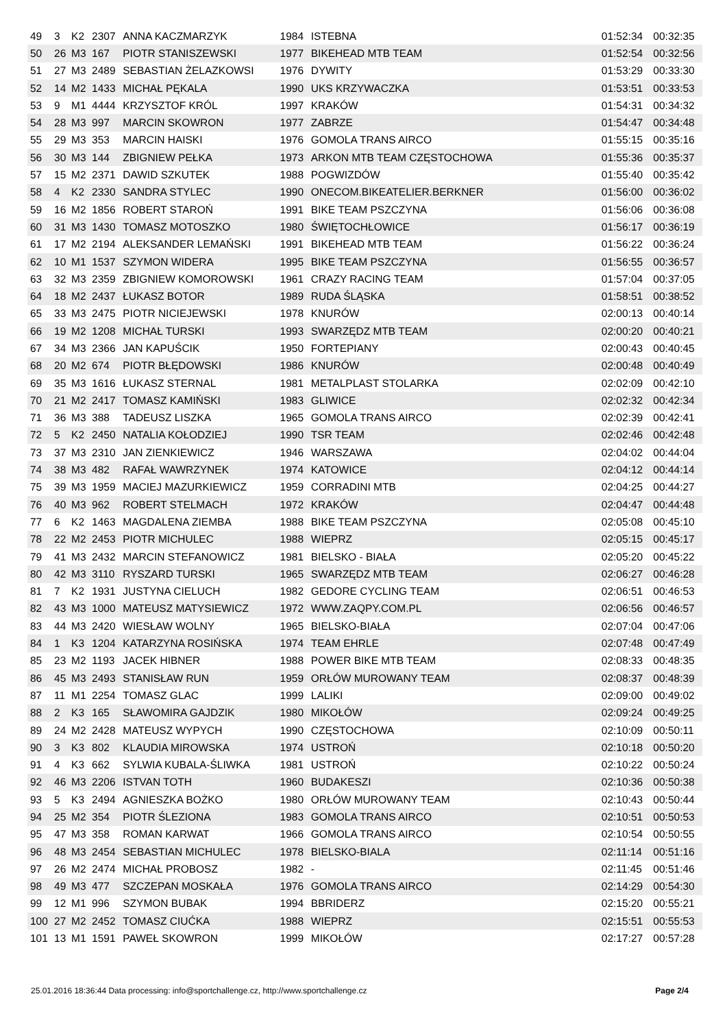| 49 | 3 | K2 | 2307 | ANNA KACZMARZYK | 1984 | ISTEBNA | 01:52:34 | 00:32:35 |
| 50 | 26 | M3 | 167 | PIOTR STANISZEWSKI | 1977 | BIKEHEAD MTB TEAM | 01:52:54 | 00:32:56 |
| 51 | 27 | M3 | 2489 | SEBASTIAN ŻELAZKOWSI | 1976 | DYWITY | 01:53:29 | 00:33:30 |
| 52 | 14 | M2 | 1433 | MICHAŁ PĘKALA | 1990 | UKS KRZYWACZKA | 01:53:51 | 00:33:53 |
| 53 | 9 | M1 | 4444 | KRZYSZTOF KRÓL | 1997 | KRAKÓW | 01:54:31 | 00:34:32 |
| 54 | 28 | M3 | 997 | MARCIN SKOWRON | 1977 | ZABRZE | 01:54:47 | 00:34:48 |
| 55 | 29 | M3 | 353 | MARCIN HAISKI | 1976 | GOMOLA TRANS AIRCO | 01:55:15 | 00:35:16 |
| 56 | 30 | M3 | 144 | ZBIGNIEW PEŁKA | 1973 | ARKON MTB TEAM CZĘSTOCHOWA | 01:55:36 | 00:35:37 |
| 57 | 15 | M2 | 2371 | DAWID SZKUTEK | 1988 | POGWIZDÓW | 01:55:40 | 00:35:42 |
| 58 | 4 | K2 | 2330 | SANDRA STYLEC | 1990 | ONECOM.BIKEATELIER.BERKNER | 01:56:00 | 00:36:02 |
| 59 | 16 | M2 | 1856 | ROBERT STAROŃ | 1991 | BIKE TEAM PSZCZYNA | 01:56:06 | 00:36:08 |
| 60 | 31 | M3 | 1430 | TOMASZ MOTOSZKO | 1980 | ŚWIĘTOCHŁOWICE | 01:56:17 | 00:36:19 |
| 61 | 17 | M2 | 2194 | ALEKSANDER LEMAŃSKI | 1991 | BIKEHEAD MTB TEAM | 01:56:22 | 00:36:24 |
| 62 | 10 | M1 | 1537 | SZYMON WIDERA | 1995 | BIKE TEAM PSZCZYNA | 01:56:55 | 00:36:57 |
| 63 | 32 | M3 | 2359 | ZBIGNIEW KOMOROWSKI | 1961 | CRAZY RACING TEAM | 01:57:04 | 00:37:05 |
| 64 | 18 | M2 | 2437 | ŁUKASZ BOTOR | 1989 | RUDA ŚLĄSKA | 01:58:51 | 00:38:52 |
| 65 | 33 | M3 | 2475 | PIOTR NICIEJEWSKI | 1978 | KNURÓW | 02:00:13 | 00:40:14 |
| 66 | 19 | M2 | 1208 | MICHAŁ TURSKI | 1993 | SWARZĘDZ MTB TEAM | 02:00:20 | 00:40:21 |
| 67 | 34 | M3 | 2366 | JAN KAPUŚCIK | 1950 | FORTEPIANY | 02:00:43 | 00:40:45 |
| 68 | 20 | M2 | 674 | PIOTR BŁĘDOWSKI | 1986 | KNURÓW | 02:00:48 | 00:40:49 |
| 69 | 35 | M3 | 1616 | ŁUKASZ STERNAL | 1981 | METALPLAST STOLARKA | 02:02:09 | 00:42:10 |
| 70 | 21 | M2 | 2417 | TOMASZ KAMIŃSKI | 1983 | GLIWICE | 02:02:32 | 00:42:34 |
| 71 | 36 | M3 | 388 | TADEUSZ LISZKA | 1965 | GOMOLA TRANS AIRCO | 02:02:39 | 00:42:41 |
| 72 | 5 | K2 | 2450 | NATALIA KOŁODZIEJ | 1990 | TSR TEAM | 02:02:46 | 00:42:48 |
| 73 | 37 | M3 | 2310 | JAN ZIENKIEWICZ | 1946 | WARSZAWA | 02:04:02 | 00:44:04 |
| 74 | 38 | M3 | 482 | RAFAŁ WAWRZYNEK | 1974 | KATOWICE | 02:04:12 | 00:44:14 |
| 75 | 39 | M3 | 1959 | MACIEJ MAZURKIEWICZ | 1959 | CORRADINI MTB | 02:04:25 | 00:44:27 |
| 76 | 40 | M3 | 962 | ROBERT STELMACH | 1972 | KRAKÓW | 02:04:47 | 00:44:48 |
| 77 | 6 | K2 | 1463 | MAGDALENA ZIEMBA | 1988 | BIKE TEAM PSZCZYNA | 02:05:08 | 00:45:10 |
| 78 | 22 | M2 | 2453 | PIOTR MICHULEC | 1988 | WIEPRZ | 02:05:15 | 00:45:17 |
| 79 | 41 | M3 | 2432 | MARCIN STEFANOWICZ | 1981 | BIELSKO - BIAŁA | 02:05:20 | 00:45:22 |
| 80 | 42 | M3 | 3110 | RYSZARD TURSKI | 1965 | SWARZĘDZ MTB TEAM | 02:06:27 | 00:46:28 |
| 81 | 7 | K2 | 1931 | JUSTYNA CIELUCH | 1982 | GEDORE CYCLING TEAM | 02:06:51 | 00:46:53 |
| 82 | 43 | M3 | 1000 | MATEUSZ MATYSIEWICZ | 1972 | WWW.ZAQPY.COM.PL | 02:06:56 | 00:46:57 |
| 83 | 44 | M3 | 2420 | WIESŁAW WOLNY | 1965 | BIELSKO-BIAŁA | 02:07:04 | 00:47:06 |
| 84 | 1 | K3 | 1204 | KATARZYNA ROSIŃSKA | 1974 | TEAM EHRLE | 02:07:48 | 00:47:49 |
| 85 | 23 | M2 | 1193 | JACEK HIBNER | 1988 | POWER BIKE MTB TEAM | 02:08:33 | 00:48:35 |
| 86 | 45 | M3 | 2493 | STANISŁAW RUN | 1959 | ORŁÓW MUROWANY TEAM | 02:08:37 | 00:48:39 |
| 87 | 11 | M1 | 2254 | TOMASZ GLAC | 1999 | LALIKI | 02:09:00 | 00:49:02 |
| 88 | 2 | K3 | 165 | SŁAWOMIRA GAJDZIK | 1980 | MIKOŁÓW | 02:09:24 | 00:49:25 |
| 89 | 24 | M2 | 2428 | MATEUSZ WYPYCH | 1990 | CZĘSTOCHOWA | 02:10:09 | 00:50:11 |
| 90 | 3 | K3 | 802 | KLAUDIA MIROWSKA | 1974 | USTROŃ | 02:10:18 | 00:50:20 |
| 91 | 4 | K3 | 662 | SYLWIA KUBALA-ŚLIWKA | 1981 | USTROŃ | 02:10:22 | 00:50:24 |
| 92 | 46 | M3 | 2206 | ISTVAN TOTH | 1960 | BUDAKESZI | 02:10:36 | 00:50:38 |
| 93 | 5 | K3 | 2494 | AGNIESZKA BOŻKO | 1980 | ORŁÓW MUROWANY TEAM | 02:10:43 | 00:50:44 |
| 94 | 25 | M2 | 354 | PIOTR ŚLEZIONA | 1983 | GOMOLA TRANS AIRCO | 02:10:51 | 00:50:53 |
| 95 | 47 | M3 | 358 | ROMAN KARWAT | 1966 | GOMOLA TRANS AIRCO | 02:10:54 | 00:50:55 |
| 96 | 48 | M3 | 2454 | SEBASTIAN MICHULEC | 1978 | BIELSKO-BIALA | 02:11:14 | 00:51:16 |
| 97 | 26 | M2 | 2474 | MICHAŁ PROBOSZ | 1982 | - | 02:11:45 | 00:51:46 |
| 98 | 49 | M3 | 477 | SZCZEPAN MOSKAŁA | 1976 | GOMOLA TRANS AIRCO | 02:14:29 | 00:54:30 |
| 99 | 12 | M1 | 996 | SZYMON BUBAK | 1994 | BBRIDERZ | 02:15:20 | 00:55:21 |
| 100 | 27 | M2 | 2452 | TOMASZ CIUĆKA | 1988 | WIEPRZ | 02:15:51 | 00:55:53 |
| 101 | 13 | M1 | 1591 | PAWEŁ SKOWRON | 1999 | MIKOŁÓW | 02:17:27 | 00:57:28 |
25.01.2016 18:36:44 Data processing: info@sportchallenge.cz, http://www.sportchallenge.cz Page 2/4